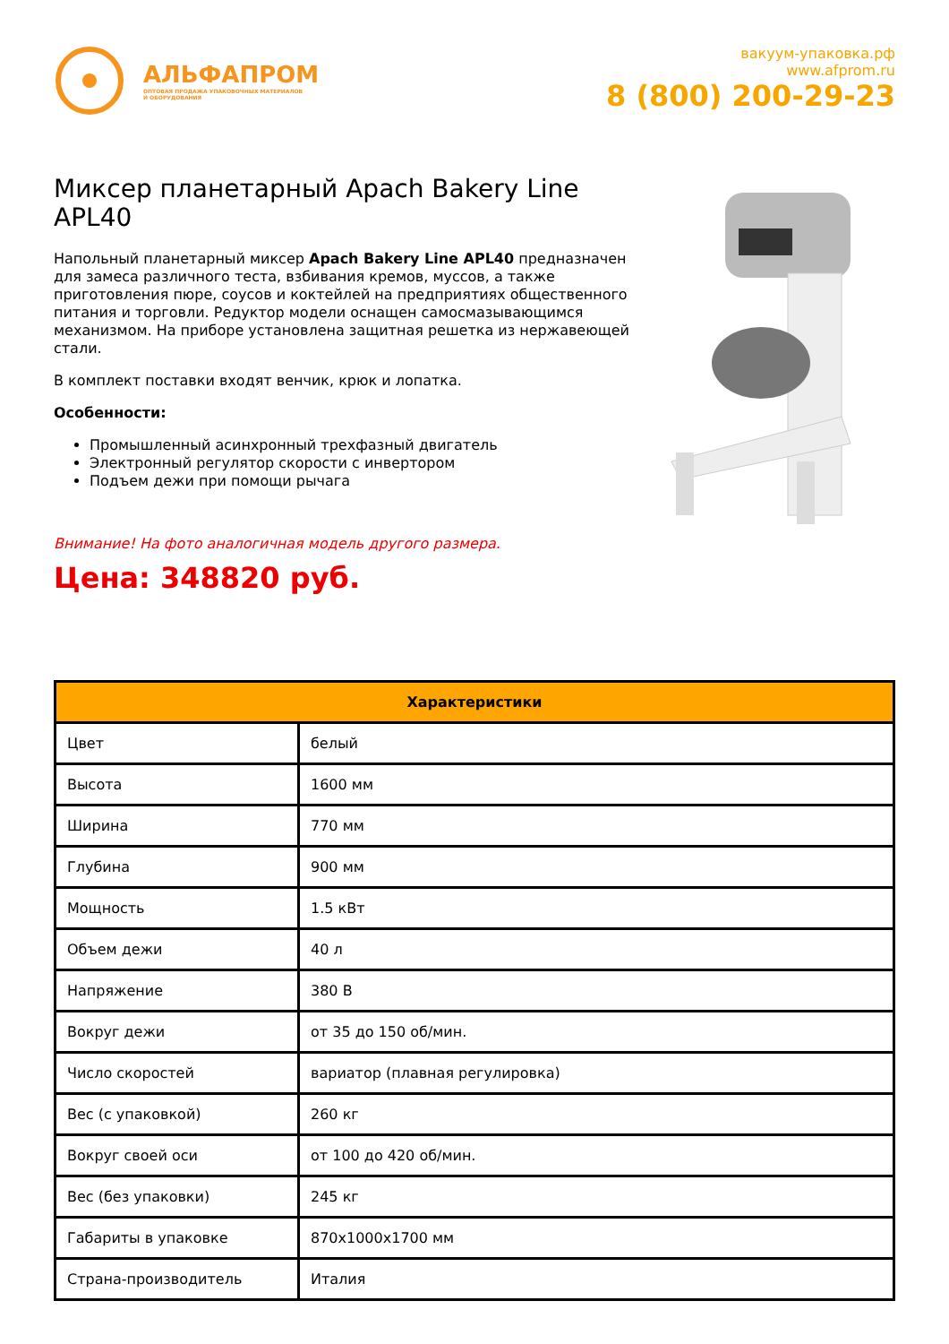АЛЬФАПРОМ
ОПТОВАЯ ПРОДАЖА УПАКОВОЧНЫХ МАТЕРИАЛОВ
И ОБОРУДОВАНИЯ
вакуум-упаковка.рф
www.afprom.ru
8 (800) 200-29-23
Миксер планетарный Apach Bakery Line APL40
Напольный планетарный миксер Apach Bakery Line APL40 предназначен для замеса различного теста, взбивания кремов, муссов, а также приготовления пюре, соусов и коктейлей на предприятиях общественного питания и торговли. Редуктор модели оснащен самосмазывающимся механизмом. На приборе установлена защитная решетка из нержавеющей стали.
В комплект поставки входят венчик, крюк и лопатка.
Особенности:
Промышленный асинхронный трехфазный двигатель
Электронный регулятор скорости с инвертором
Подъем дежи при помощи рычага
Внимание! На фото аналогичная модель другого размера.
Цена: 348820 руб.
| Характеристики | |
| --- | --- |
| Цвет | белый |
| Высота | 1600 мм |
| Ширина | 770 мм |
| Глубина | 900 мм |
| Мощность | 1.5 кВт |
| Объем дежи | 40 л |
| Напряжение | 380 В |
| Вокруг дежи | от 35 до 150 об/мин. |
| Число скоростей | вариатор (плавная регулировка) |
| Вес (с упаковкой) | 260 кг |
| Вокруг своей оси | от 100 до 420 об/мин. |
| Вес (без упаковки) | 245 кг |
| Габариты в упаковке | 870x1000x1700 мм |
| Страна-производитель | Италия |